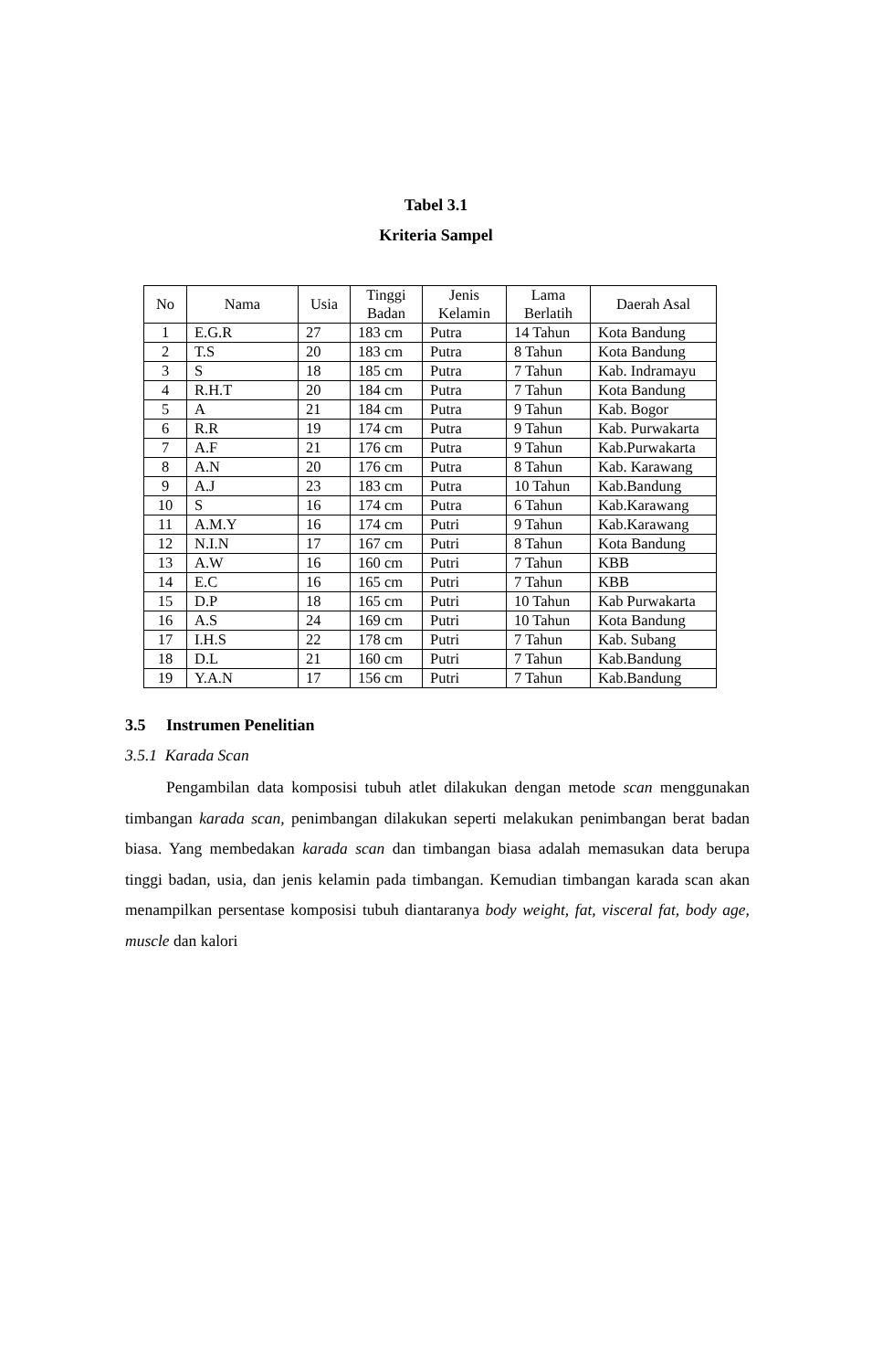Tabel 3.1
Kriteria Sampel
| No | Nama | Usia | Tinggi Badan | Jenis Kelamin | Lama Berlatih | Daerah Asal |
| --- | --- | --- | --- | --- | --- | --- |
| 1 | E.G.R | 27 | 183 cm | Putra | 14 Tahun | Kota Bandung |
| 2 | T.S | 20 | 183 cm | Putra | 8 Tahun | Kota Bandung |
| 3 | S | 18 | 185 cm | Putra | 7 Tahun | Kab. Indramayu |
| 4 | R.H.T | 20 | 184 cm | Putra | 7 Tahun | Kota Bandung |
| 5 | A | 21 | 184 cm | Putra | 9 Tahun | Kab. Bogor |
| 6 | R.R | 19 | 174 cm | Putra | 9 Tahun | Kab. Purwakarta |
| 7 | A.F | 21 | 176 cm | Putra | 9 Tahun | Kab.Purwakarta |
| 8 | A.N | 20 | 176 cm | Putra | 8 Tahun | Kab. Karawang |
| 9 | A.J | 23 | 183 cm | Putra | 10 Tahun | Kab.Bandung |
| 10 | S | 16 | 174 cm | Putra | 6 Tahun | Kab.Karawang |
| 11 | A.M.Y | 16 | 174 cm | Putri | 9 Tahun | Kab.Karawang |
| 12 | N.I.N | 17 | 167 cm | Putri | 8 Tahun | Kota Bandung |
| 13 | A.W | 16 | 160 cm | Putri | 7 Tahun | KBB |
| 14 | E.C | 16 | 165 cm | Putri | 7 Tahun | KBB |
| 15 | D.P | 18 | 165 cm | Putri | 10 Tahun | Kab Purwakarta |
| 16 | A.S | 24 | 169 cm | Putri | 10 Tahun | Kota Bandung |
| 17 | I.H.S | 22 | 178 cm | Putri | 7 Tahun | Kab. Subang |
| 18 | D.L | 21 | 160 cm | Putri | 7 Tahun | Kab.Bandung |
| 19 | Y.A.N | 17 | 156 cm | Putri | 7 Tahun | Kab.Bandung |
3.5 Instrumen Penelitian
3.5.1 Karada Scan
Pengambilan data komposisi tubuh atlet dilakukan dengan metode scan menggunakan timbangan karada scan, penimbangan dilakukan seperti melakukan penimbangan berat badan biasa. Yang membedakan karada scan dan timbangan biasa adalah memasukan data berupa tinggi badan, usia, dan jenis kelamin pada timbangan. Kemudian timbangan karada scan akan menampilkan persentase komposisi tubuh diantaranya body weight, fat, visceral fat, body age, muscle dan kalori